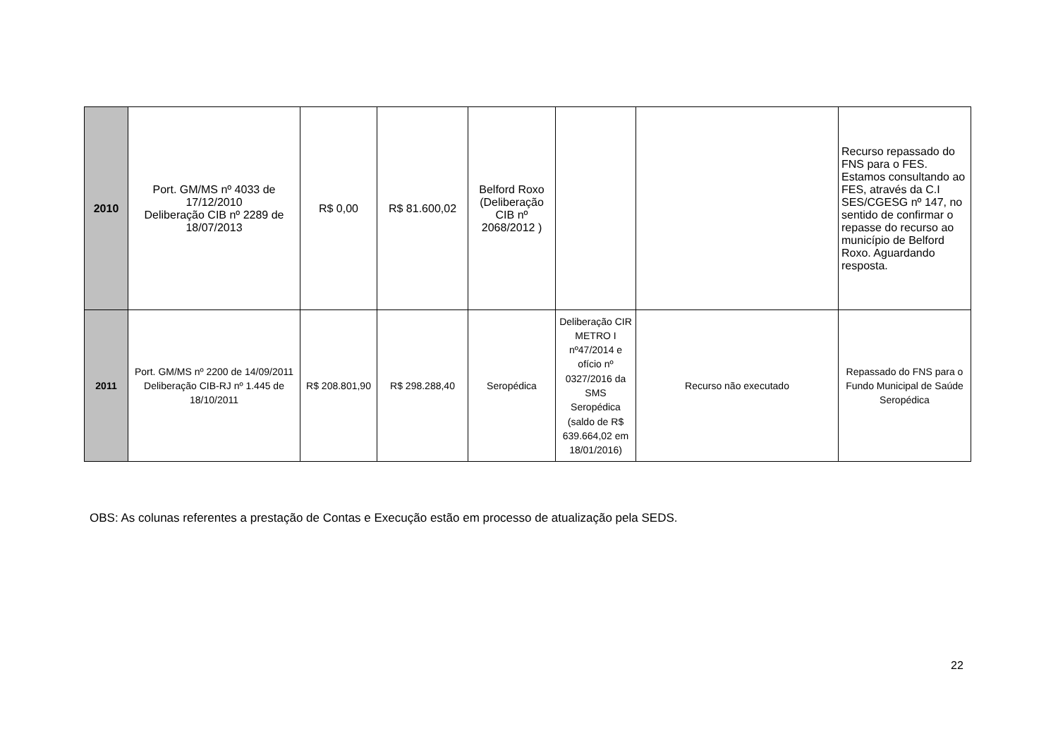| 2010 | Port. GM/MS nº 4033 de 17/12/2010 Deliberação CIB nº 2289 de 18/07/2013 | R$ 0,00 | R$ 81.600,02 | Belford Roxo (Deliberação CIB nº 2068/2012 ) | | | Recurso repassado do FNS para o FES. Estamos consultando ao FES, através da C.I SES/CGESG nº 147, no sentido de confirmar o repasse do recurso ao município de Belford Roxo. Aguardando resposta. |
| 2011 | Port. GM/MS nº 2200 de 14/09/2011 Deliberação CIB-RJ nº 1.445 de 18/10/2011 | R$ 208.801,90 | R$ 298.288,40 | Seropédica | Deliberação CIR METRO I nº47/2014 e ofício nº 0327/2016 da SMS Seropédica (saldo de R$ 639.664,02 em 18/01/2016) | Recurso não executado | Repassado do FNS para o Fundo Municipal de Saúde Seropédica |
OBS: As colunas referentes a prestação de Contas e Execução estão em processo de atualização pela SEDS.
22